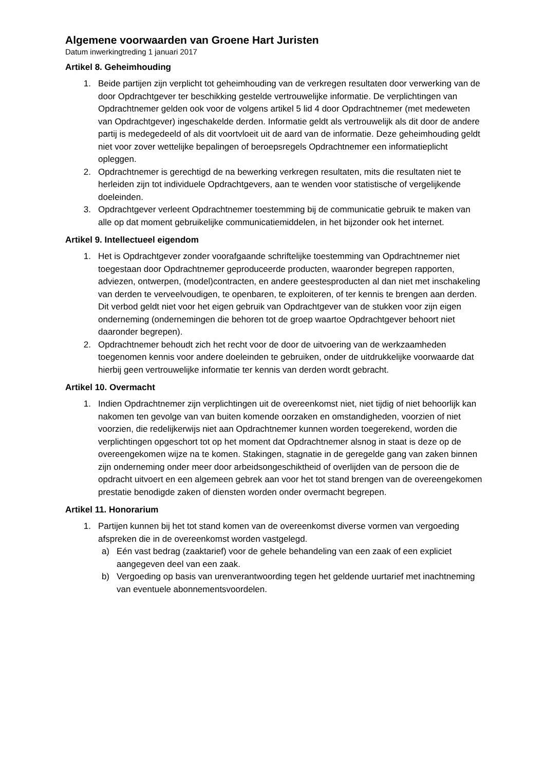Algemene voorwaarden van Groene Hart Juristen
Datum inwerkingtreding 1 januari 2017
Artikel 8. Geheimhouding
1. Beide partijen zijn verplicht tot geheimhouding van de verkregen resultaten door verwerking van de door Opdrachtgever ter beschikking gestelde vertrouwelijke informatie. De verplichtingen van Opdrachtnemer gelden ook voor de volgens artikel 5 lid 4 door Opdrachtnemer (met medeweten van Opdrachtgever) ingeschakelde derden. Informatie geldt als vertrouwelijk als dit door de andere partij is medegedeeld of als dit voortvloeit uit de aard van de informatie. Deze geheimhouding geldt niet voor zover wettelijke bepalingen of beroepsregels Opdrachtnemer een informatieplicht opleggen.
2. Opdrachtnemer is gerechtigd de na bewerking verkregen resultaten, mits die resultaten niet te herleiden zijn tot individuele Opdrachtgevers, aan te wenden voor statistische of vergelijkende doeleinden.
3. Opdrachtgever verleent Opdrachtnemer toestemming bij de communicatie gebruik te maken van alle op dat moment gebruikelijke communicatiemiddelen, in het bijzonder ook het internet.
Artikel 9. Intellectueel eigendom
1. Het is Opdrachtgever zonder voorafgaande schriftelijke toestemming van Opdrachtnemer niet toegestaan door Opdrachtnemer geproduceerde producten, waaronder begrepen rapporten, adviezen, ontwerpen, (model)contracten, en andere geestesproducten al dan niet met inschakeling van derden te verveelvoudigen, te openbaren, te exploiteren, of ter kennis te brengen aan derden. Dit verbod geldt niet voor het eigen gebruik van Opdrachtgever van de stukken voor zijn eigen onderneming (ondernemingen die behoren tot de groep waartoe Opdrachtgever behoort niet daaronder begrepen).
2. Opdrachtnemer behoudt zich het recht voor de door de uitvoering van de werkzaamheden toegenomen kennis voor andere doeleinden te gebruiken, onder de uitdrukkelijke voorwaarde dat hierbij geen vertrouwelijke informatie ter kennis van derden wordt gebracht.
Artikel 10. Overmacht
1. Indien Opdrachtnemer zijn verplichtingen uit de overeenkomst niet, niet tijdig of niet behoorlijk kan nakomen ten gevolge van van buiten komende oorzaken en omstandigheden, voorzien of niet voorzien, die redelijkerwijs niet aan Opdrachtnemer kunnen worden toegerekend, worden die verplichtingen opgeschort tot op het moment dat Opdrachtnemer alsnog in staat is deze op de overeengekomen wijze na te komen. Stakingen, stagnatie in de geregelde gang van zaken binnen zijn onderneming onder meer door arbeidsongeschiktheid of overlijden van de persoon die de opdracht uitvoert en een algemeen gebrek aan voor het tot stand brengen van de overeengekomen prestatie benodigde zaken of diensten worden onder overmacht begrepen.
Artikel 11. Honorarium
1. Partijen kunnen bij het tot stand komen van de overeenkomst diverse vormen van vergoeding afspreken die in de overeenkomst worden vastgelegd.
a) Eén vast bedrag (zaaktarief) voor de gehele behandeling van een zaak of een expliciet aangegeven deel van een zaak.
b) Vergoeding op basis van urenverantwoording tegen het geldende uurtarief met inachtneming van eventuele abonnementsvoordelen.